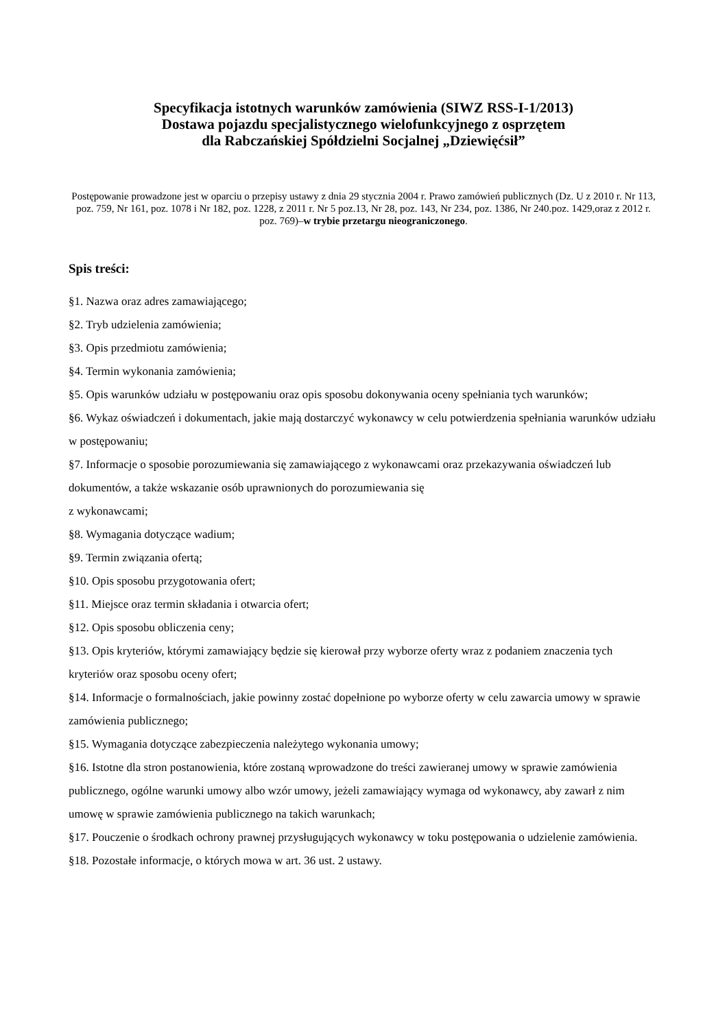Specyfikacja istotnych warunków zamówienia (SIWZ RSS-I-1/2013)
Dostawa pojazdu specjalistycznego wielofunkcyjnego z osprzętem
dla Rabczańskiej Spółdzielni Socjalnej „Dziewięćsił”
Postępowanie prowadzone jest w oparciu o przepisy ustawy z dnia 29 stycznia 2004 r. Prawo zamówień publicznych (Dz. U z 2010 r. Nr 113, poz. 759, Nr 161, poz. 1078 i Nr 182, poz. 1228, z 2011 r. Nr 5 poz.13, Nr 28, poz. 143, Nr 234, poz. 1386, Nr 240.poz. 1429,oraz z 2012 r. poz. 769)–w trybie przetargu nieograniczonego.
Spis treści:
§1. Nazwa oraz adres zamawiającego;
§2. Tryb udzielenia zamówienia;
§3. Opis przedmiotu zamówienia;
§4. Termin wykonania zamówienia;
§5. Opis warunków udziału w postępowaniu oraz opis sposobu dokonywania oceny spełniania tych warunków;
§6. Wykaz oświadczeń i dokumentach, jakie mają dostarczyć wykonawcy w celu potwierdzenia spełniania warunków udziału w postępowaniu;
§7. Informacje o sposobie porozumiewania się zamawiającego z wykonawcami oraz przekazywania oświadczeń lub dokumentów, a także wskazanie osób uprawnionych do porozumiewania się
z wykonawcami;
§8. Wymagania dotyczące wadium;
§9. Termin związania ofertą;
§10. Opis sposobu przygotowania ofert;
§11. Miejsce oraz termin składania i otwarcia ofert;
§12. Opis sposobu obliczenia ceny;
§13. Opis kryteriów, którymi zamawiający będzie się kierował przy wyborze oferty wraz z podaniem znaczenia tych kryteriów oraz sposobu oceny ofert;
§14. Informacje o formalnościach, jakie powinny zostać dopełnione po wyborze oferty w celu zawarcia umowy w sprawie zamówienia publicznego;
§15. Wymagania dotyczące zabezpieczenia należytego wykonania umowy;
§16. Istotne dla stron postanowienia, które zostaną wprowadzone do treści zawieranej umowy w sprawie zamówienia publicznego, ogólne warunki umowy albo wzór umowy, jeżeli zamawiający wymaga od wykonawcy, aby zawarł z nim umowę w sprawie zamówienia publicznego na takich warunkach;
§17. Pouczenie o środkach ochrony prawnej przysługujących wykonawcy w toku postępowania o udzielenie zamówienia.
§18. Pozostałe informacje, o których mowa w art. 36 ust. 2 ustawy.